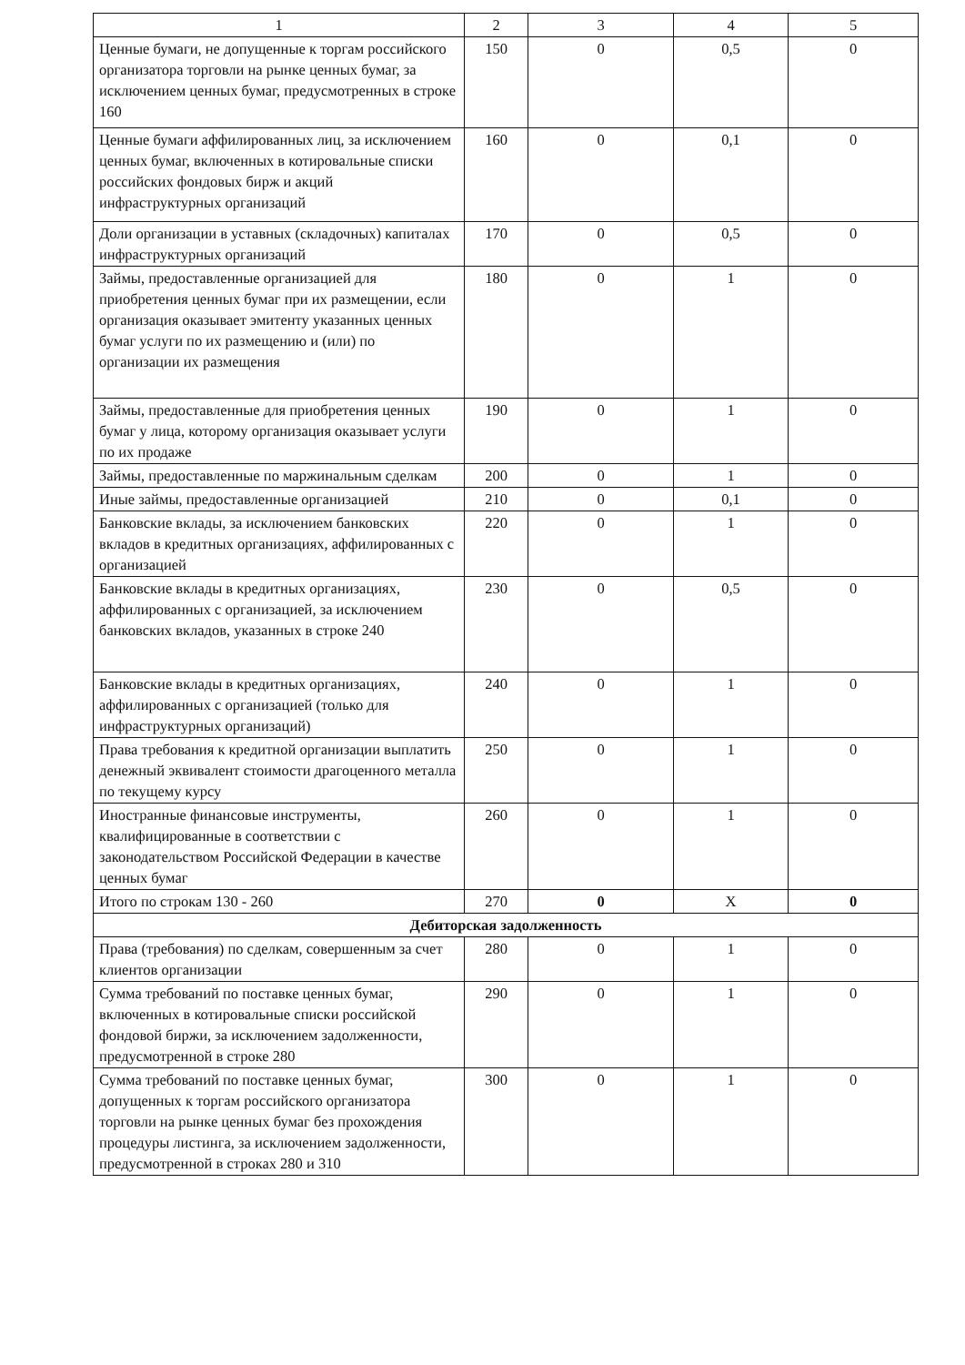| 1 | 2 | 3 | 4 | 5 |
| --- | --- | --- | --- | --- |
| Ценные бумаги, не допущенные к торгам российского организатора торговли на рынке ценных бумаг, за исключением ценных бумаг, предусмотренных в строке 160 | 150 | 0 | 0,5 | 0 |
| Ценные бумаги аффилированных лиц, за исключением ценных бумаг, включенных в котировальные списки российских фондовых бирж и акций инфраструктурных организаций | 160 | 0 | 0,1 | 0 |
| Доли организации в уставных (складочных) капиталах инфраструктурных организаций | 170 | 0 | 0,5 | 0 |
| Займы, предоставленные организацией для приобретения ценных бумаг при их размещении, если организация оказывает эмитенту указанных ценных бумаг услуги по их размещению и (или) по организации их размещения | 180 | 0 | 1 | 0 |
| Займы, предоставленные для приобретения ценных бумаг у лица, которому организация оказывает услуги по их продаже | 190 | 0 | 1 | 0 |
| Займы, предоставленные по маржинальным сделкам | 200 | 0 | 1 | 0 |
| Иные займы, предоставленные организацией | 210 | 0 | 0,1 | 0 |
| Банковские вклады, за исключением банковских вкладов в кредитных организациях, аффилированных с организацией | 220 | 0 | 1 | 0 |
| Банковские вклады в кредитных организациях, аффилированных с организацией, за исключением банковских вкладов, указанных в строке 240 | 230 | 0 | 0,5 | 0 |
| Банковские вклады в кредитных организациях, аффилированных с организацией (только для инфраструктурных организаций) | 240 | 0 | 1 | 0 |
| Права требования к кредитной организации выплатить денежный эквивалент стоимости драгоценного металла по текущему курсу | 250 | 0 | 1 | 0 |
| Иностранные финансовые инструменты, квалифицированные в соответствии с законодательством Российской Федерации в качестве ценных бумаг | 260 | 0 | 1 | 0 |
| Итого по строкам 130 - 260 | 270 | 0 | X | 0 |
| Дебиторская задолженность | | | | |
| Права (требования) по сделкам, совершенным за счет клиентов организации | 280 | 0 | 1 | 0 |
| Сумма требований по поставке ценных бумаг, включенных в котировальные списки российской фондовой биржи, за исключением задолженности, предусмотренной в строке 280 | 290 | 0 | 1 | 0 |
| Сумма требований по поставке ценных бумаг, допущенных к торгам российского организатора торговли на рынке ценных бумаг без прохождения процедуры листинга, за исключением задолженности, предусмотренной в строках 280 и 310 | 300 | 0 | 1 | 0 |